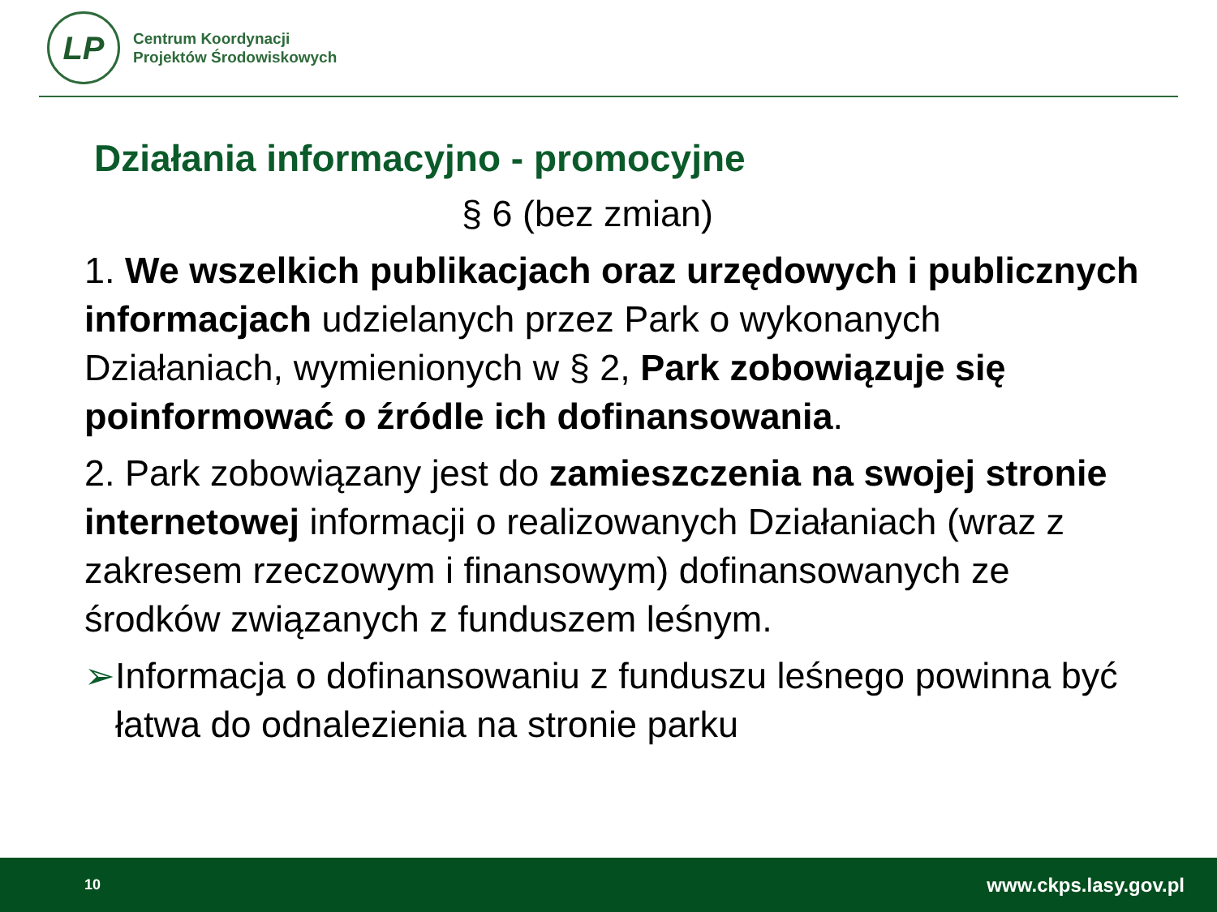LP
Centrum Koordynacji
Projektów Środowiskowych
Działania informacyjno - promocyjne
§ 6 (bez zmian)
1. We wszelkich publikacjach oraz urzędowych i publicznych informacjach udzielanych przez Park o wykonanych Działaniach, wymienionych w § 2, Park zobowiązuje się poinformować o źródle ich dofinansowania.
2. Park zobowiązany jest do zamieszczenia na swojej stronie internetowej informacji o realizowanych Działaniach (wraz z zakresem rzeczowym i finansowym) dofinansowanych ze środków związanych z funduszem leśnym.
➢ Informacja o dofinansowaniu z funduszu leśnego powinna być łatwa do odnalezienia na stronie parku
10 www.ckps.lasy.gov.pl